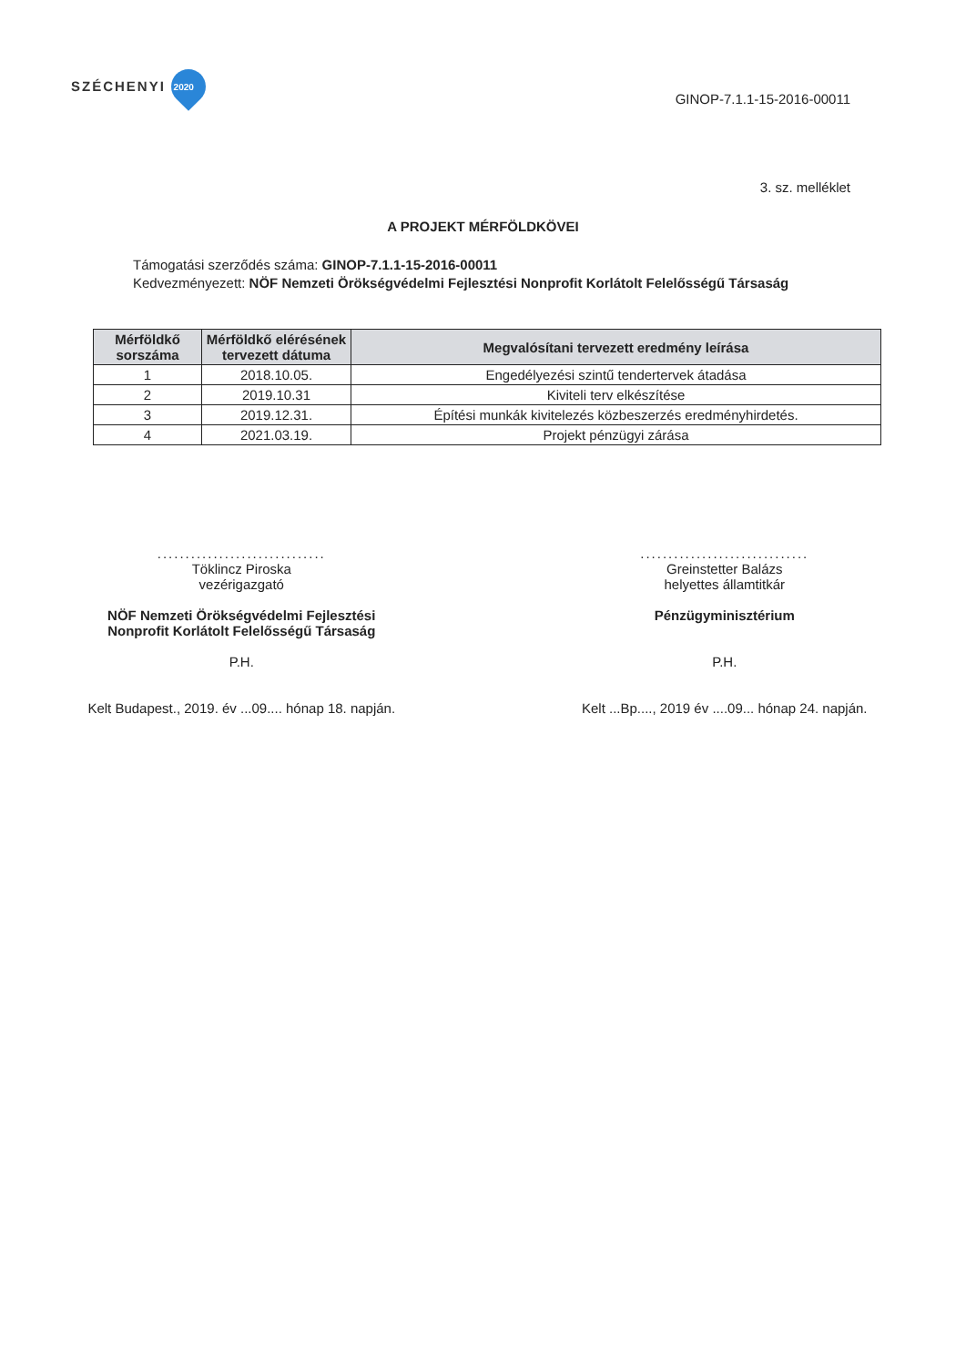SZÉCHENYI 2020
GINOP-7.1.1-15-2016-00011
3. sz. melléklet
A PROJEKT MÉRFÖLDKÖVEI
Támogatási szerződés száma: GINOP-7.1.1-15-2016-00011
Kedvezményezett: NÖF Nemzeti Örökségvédelmi Fejlesztési Nonprofit Korlátolt Felelősségű Társaság
| Mérföldkő sorszáma | Mérföldkő elérésének tervezett dátuma | Megvalósítani tervezett eredmény leírása |
| --- | --- | --- |
| 1 | 2018.10.05. | Engedélyezési szintű tendertervek átadása |
| 2 | 2019.10.31 | Kiviteli terv elkészítése |
| 3 | 2019.12.31. | Építési munkák kivitelezés közbeszerzés eredményhirdetés. |
| 4 | 2021.03.19. | Projekt pénzügyi zárása |
..............................
Töklincz Piroska
vezérigazgató
NÖF Nemzeti Örökségvédelmi Fejlesztési
Nonprofit Korlátolt Felelősségű Társaság
P.H.
Kelt Budapest., 2019. év ...09.... hónap 18. napján.
..............................
Greinstetter Balázs
helyettes államtitkár
Pénzügyminisztérium
P.H.
Kelt ...Bp...., 2019 év ....09... hónap 24. napján.